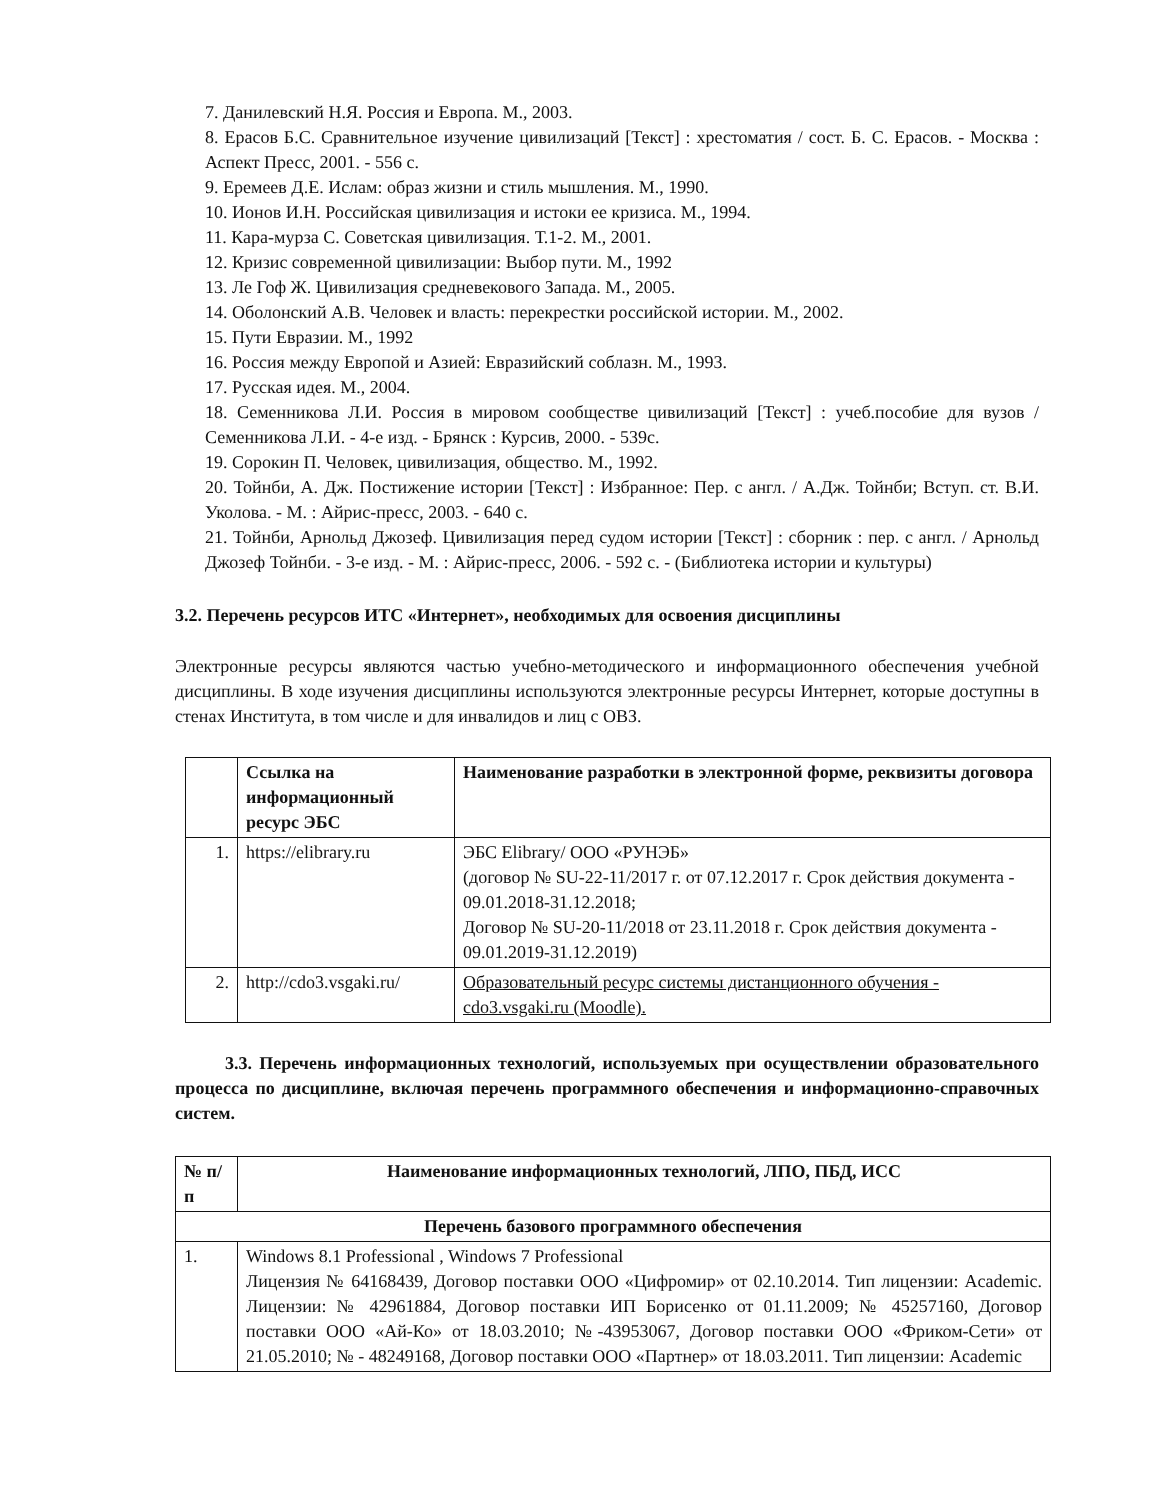7. Данилевский Н.Я. Россия и Европа. М., 2003.
8. Ерасов Б.С. Сравнительное изучение цивилизаций [Текст] : хрестоматия / сост. Б. С. Ерасов. - Москва : Аспект Пресс, 2001. - 556 с.
9. Еремеев Д.Е. Ислам: образ жизни и стиль мышления. М., 1990.
10. Ионов И.Н. Российская цивилизация и истоки ее кризиса. М., 1994.
11. Кара-мурза С. Советская цивилизация. Т.1-2. М., 2001.
12. Кризис современной цивилизации: Выбор пути. М., 1992
13. Ле Гоф Ж. Цивилизация средневекового Запада. М., 2005.
14. Оболонский А.В. Человек и власть: перекрестки российской истории. М., 2002.
15. Пути Евразии. М., 1992
16. Россия между Европой и Азией: Евразийский соблазн. М., 1993.
17. Русская идея. М., 2004.
18. Семенникова Л.И. Россия в мировом сообществе цивилизаций [Текст] : учеб.пособие для вузов / Семенникова Л.И. - 4-е изд. - Брянск : Курсив, 2000. - 539с.
19. Сорокин П. Человек, цивилизация, общество. М., 1992.
20. Тойнби, А. Дж. Постижение истории [Текст] : Избранное: Пер. с англ. / А.Дж. Тойнби; Вступ. ст. В.И. Уколова. - М. : Айрис-пресс, 2003. - 640 с.
21. Тойнби, Арнольд Джозеф. Цивилизация перед судом истории [Текст] : сборник : пер. с англ. / Арнольд Джозеф Тойнби. - 3-е изд. - М. : Айрис-пресс, 2006. - 592 с. - (Библиотека истории и культуры)
3.2. Перечень ресурсов ИТС «Интернет», необходимых для освоения дисциплины
Электронные ресурсы являются частью учебно-методического и информационного обеспечения учебной дисциплины. В ходе изучения дисциплины используются электронные ресурсы Интернет, которые доступны в стенах Института, в том числе и для инвалидов и лиц с ОВЗ.
| | Ссылка на информационный ресурс ЭБС | Наименование разработки в электронной форме, реквизиты договора |
| --- | --- | --- |
| 1. | https://elibrary.ru | ЭБС Elibrary/ ООО «РУНЭБ» (договор № SU-22-11/2017 г. от 07.12.2017 г. Срок действия документа - 09.01.2018-31.12.2018; Договор № SU-20-11/2018 от 23.11.2018 г. Срок действия документа - 09.01.2019-31.12.2019) |
| 2. | http://cdo3.vsgaki.ru/ | Образовательный ресурс системы дистанционного обучения - cdo3.vsgaki.ru (Moodle). |
3.3. Перечень информационных технологий, используемых при осуществлении образовательного процесса по дисциплине, включая перечень программного обеспечения и информационно-справочных систем.
| № п/п | Наименование информационных технологий, ЛПО, ПБД, ИСС |
| --- | --- |
| Перечень базового программного обеспечения | |
| 1. | Windows 8.1 Professional , Windows 7 Professional Лицензия № 64168439, Договор поставки ООО «Цифромир» от 02.10.2014. Тип лицензии: Academic. Лицензии: № 42961884, Договор поставки ИП Борисенко от 01.11.2009; № 45257160, Договор поставки ООО «Ай-Ко» от 18.03.2010; №-43953067, Договор поставки ООО «Фриком-Сети» от 21.05.2010; № - 48249168, Договор поставки ООО «Партнер» от 18.03.2011. Тип лицензии: Academic |